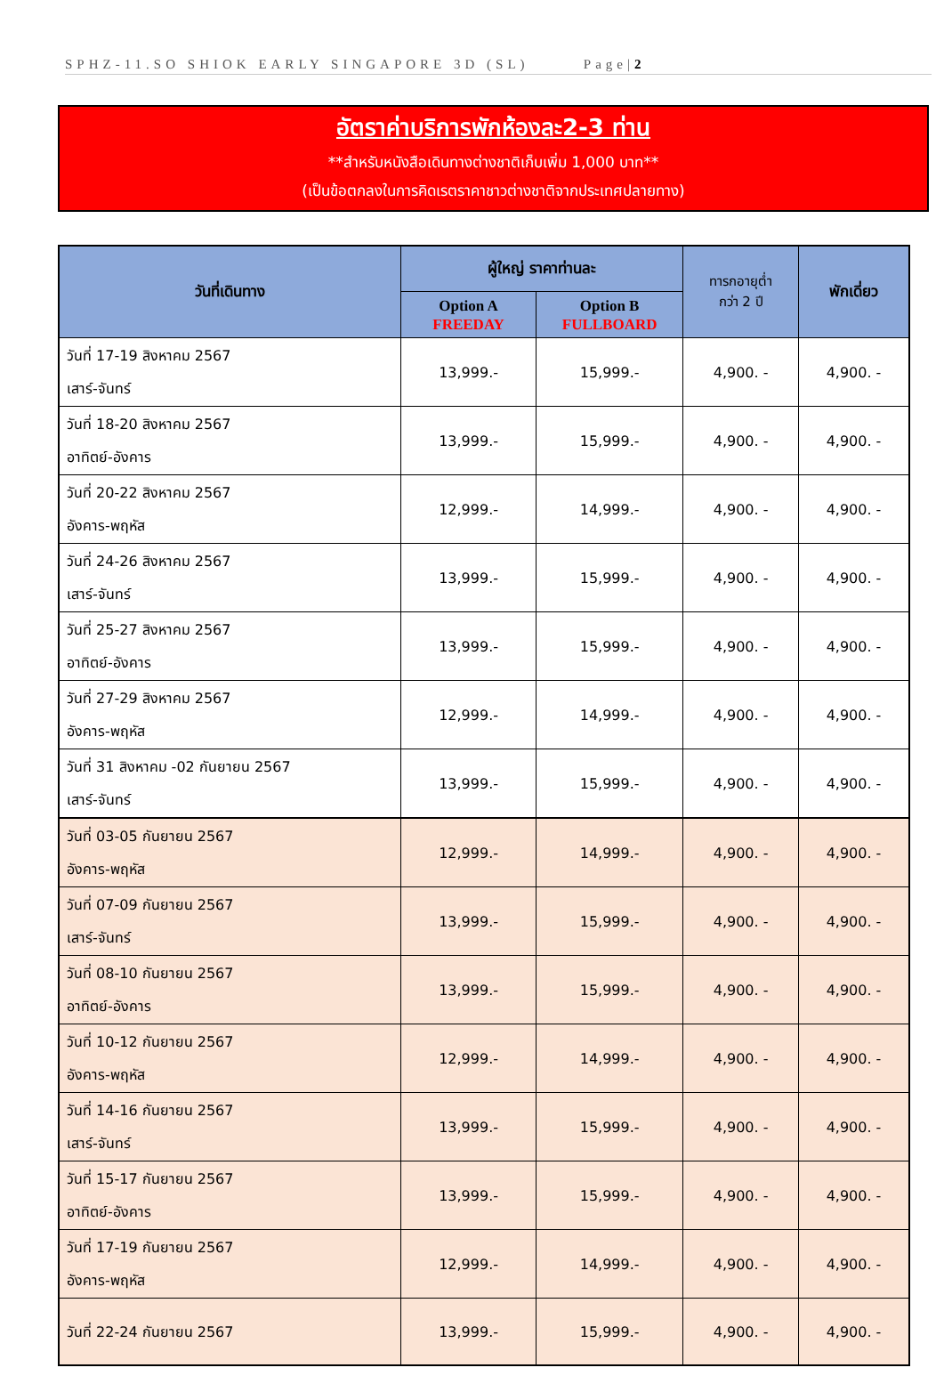SPHZ-11.SO SHIOK EARLY SINGAPORE 3D (SL) Page|2
อัตราค่าบริการพักห้องละ2-3 ท่าน
**สำหรับหนังสือเดินทางต่างชาติเก็บเพิ่ม 1,000 บาท**
(เป็นข้อตกลงในการคิดเรตราคาชาวต่างชาติจากประเทศปลายทาง)
| วันที่เดินทาง | ผู้ใหญ่ ราคาท่านละ | | ทารกอายุต่ำ กว่า 2 ปี | พักเดี่ยว |
| --- | --- | --- | --- | --- |
| | Option A FREEDAY | Option B FULLBOARD | | |
| วันที่ 17-19 สิงหาคม 2567 เสาร์-จันทร์ | 13,999.- | 15,999.- | 4,900. - | 4,900. - |
| วันที่ 18-20 สิงหาคม 2567 อาทิตย์-อังคาร | 13,999.- | 15,999.- | 4,900. - | 4,900. - |
| วันที่ 20-22 สิงหาคม 2567 อังคาร-พฤหัส | 12,999.- | 14,999.- | 4,900. - | 4,900. - |
| วันที่ 24-26 สิงหาคม 2567 เสาร์-จันทร์ | 13,999.- | 15,999.- | 4,900. - | 4,900. - |
| วันที่ 25-27 สิงหาคม 2567 อาทิตย์-อังคาร | 13,999.- | 15,999.- | 4,900. - | 4,900. - |
| วันที่ 27-29 สิงหาคม 2567 อังคาร-พฤหัส | 12,999.- | 14,999.- | 4,900. - | 4,900. - |
| วันที่ 31 สิงหาคม -02 กันยายน 2567 เสาร์-จันทร์ | 13,999.- | 15,999.- | 4,900. - | 4,900. - |
| วันที่ 03-05 กันยายน 2567 อังคาร-พฤหัส | 12,999.- | 14,999.- | 4,900. - | 4,900. - |
| วันที่ 07-09 กันยายน 2567 เสาร์-จันทร์ | 13,999.- | 15,999.- | 4,900. - | 4,900. - |
| วันที่ 08-10 กันยายน 2567 อาทิตย์-อังคาร | 13,999.- | 15,999.- | 4,900. - | 4,900. - |
| วันที่ 10-12 กันยายน 2567 อังคาร-พฤหัส | 12,999.- | 14,999.- | 4,900. - | 4,900. - |
| วันที่ 14-16 กันยายน 2567 เสาร์-จันทร์ | 13,999.- | 15,999.- | 4,900. - | 4,900. - |
| วันที่ 15-17 กันยายน 2567 อาทิตย์-อังคาร | 13,999.- | 15,999.- | 4,900. - | 4,900. - |
| วันที่ 17-19 กันยายน 2567 อังคาร-พฤหัส | 12,999.- | 14,999.- | 4,900. - | 4,900. - |
| วันที่ 22-24 กันยายน 2567 | 13,999.- | 15,999.- | 4,900. - | 4,900. - |